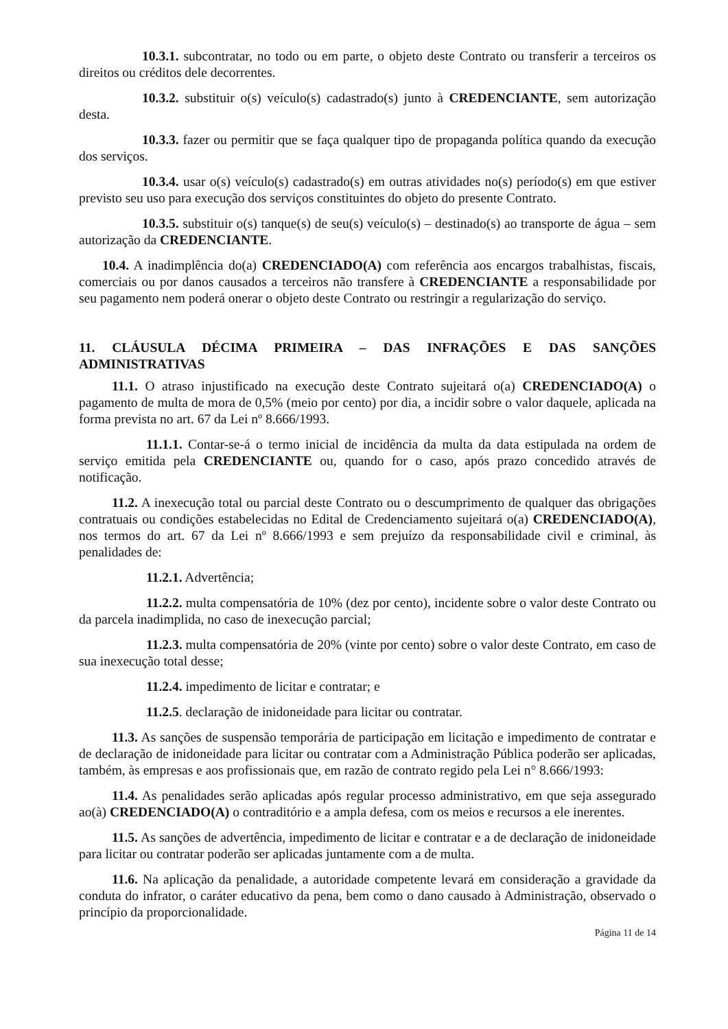10.3.1. subcontratar, no todo ou em parte, o objeto deste Contrato ou transferir a terceiros os direitos ou créditos dele decorrentes.
10.3.2. substituir o(s) veículo(s) cadastrado(s) junto à CREDENCIANTE, sem autorização desta.
10.3.3. fazer ou permitir que se faça qualquer tipo de propaganda política quando da execução dos serviços.
10.3.4. usar o(s) veículo(s) cadastrado(s) em outras atividades no(s) período(s) em que estiver previsto seu uso para execução dos serviços constituintes do objeto do presente Contrato.
10.3.5. substituir o(s) tanque(s) de seu(s) veículo(s) – destinado(s) ao transporte de água – sem autorização da CREDENCIANTE.
10.4. A inadimplência do(a) CREDENCIADO(A) com referência aos encargos trabalhistas, fiscais, comerciais ou por danos causados a terceiros não transfere à CREDENCIANTE a responsabilidade por seu pagamento nem poderá onerar o objeto deste Contrato ou restringir a regularização do serviço.
11. CLÁUSULA DÉCIMA PRIMEIRA – DAS INFRAÇÕES E DAS SANÇÕES ADMINISTRATIVAS
11.1. O atraso injustificado na execução deste Contrato sujeitará o(a) CREDENCIADO(A) o pagamento de multa de mora de 0,5% (meio por cento) por dia, a incidir sobre o valor daquele, aplicada na forma prevista no art. 67 da Lei nº 8.666/1993.
11.1.1. Contar-se-á o termo inicial de incidência da multa da data estipulada na ordem de serviço emitida pela CREDENCIANTE ou, quando for o caso, após prazo concedido através de notificação.
11.2. A inexecução total ou parcial deste Contrato ou o descumprimento de qualquer das obrigações contratuais ou condições estabelecidas no Edital de Credenciamento sujeitará o(a) CREDENCIADO(A), nos termos do art. 67 da Lei nº 8.666/1993 e sem prejuízo da responsabilidade civil e criminal, às penalidades de:
11.2.1. Advertência;
11.2.2. multa compensatória de 10% (dez por cento), incidente sobre o valor deste Contrato ou da parcela inadimplida, no caso de inexecução parcial;
11.2.3. multa compensatória de 20% (vinte por cento) sobre o valor deste Contrato, em caso de sua inexecução total desse;
11.2.4. impedimento de licitar e contratar; e
11.2.5. declaração de inidoneidade para licitar ou contratar.
11.3. As sanções de suspensão temporária de participação em licitação e impedimento de contratar e de declaração de inidoneidade para licitar ou contratar com a Administração Pública poderão ser aplicadas, também, às empresas e aos profissionais que, em razão de contrato regido pela Lei n° 8.666/1993:
11.4. As penalidades serão aplicadas após regular processo administrativo, em que seja assegurado ao(à) CREDENCIADO(A) o contraditório e a ampla defesa, com os meios e recursos a ele inerentes.
11.5. As sanções de advertência, impedimento de licitar e contratar e a de declaração de inidoneidade para licitar ou contratar poderão ser aplicadas juntamente com a de multa.
11.6. Na aplicação da penalidade, a autoridade competente levará em consideração a gravidade da conduta do infrator, o caráter educativo da pena, bem como o dano causado à Administração, observado o princípio da proporcionalidade.
Página 11 de 14